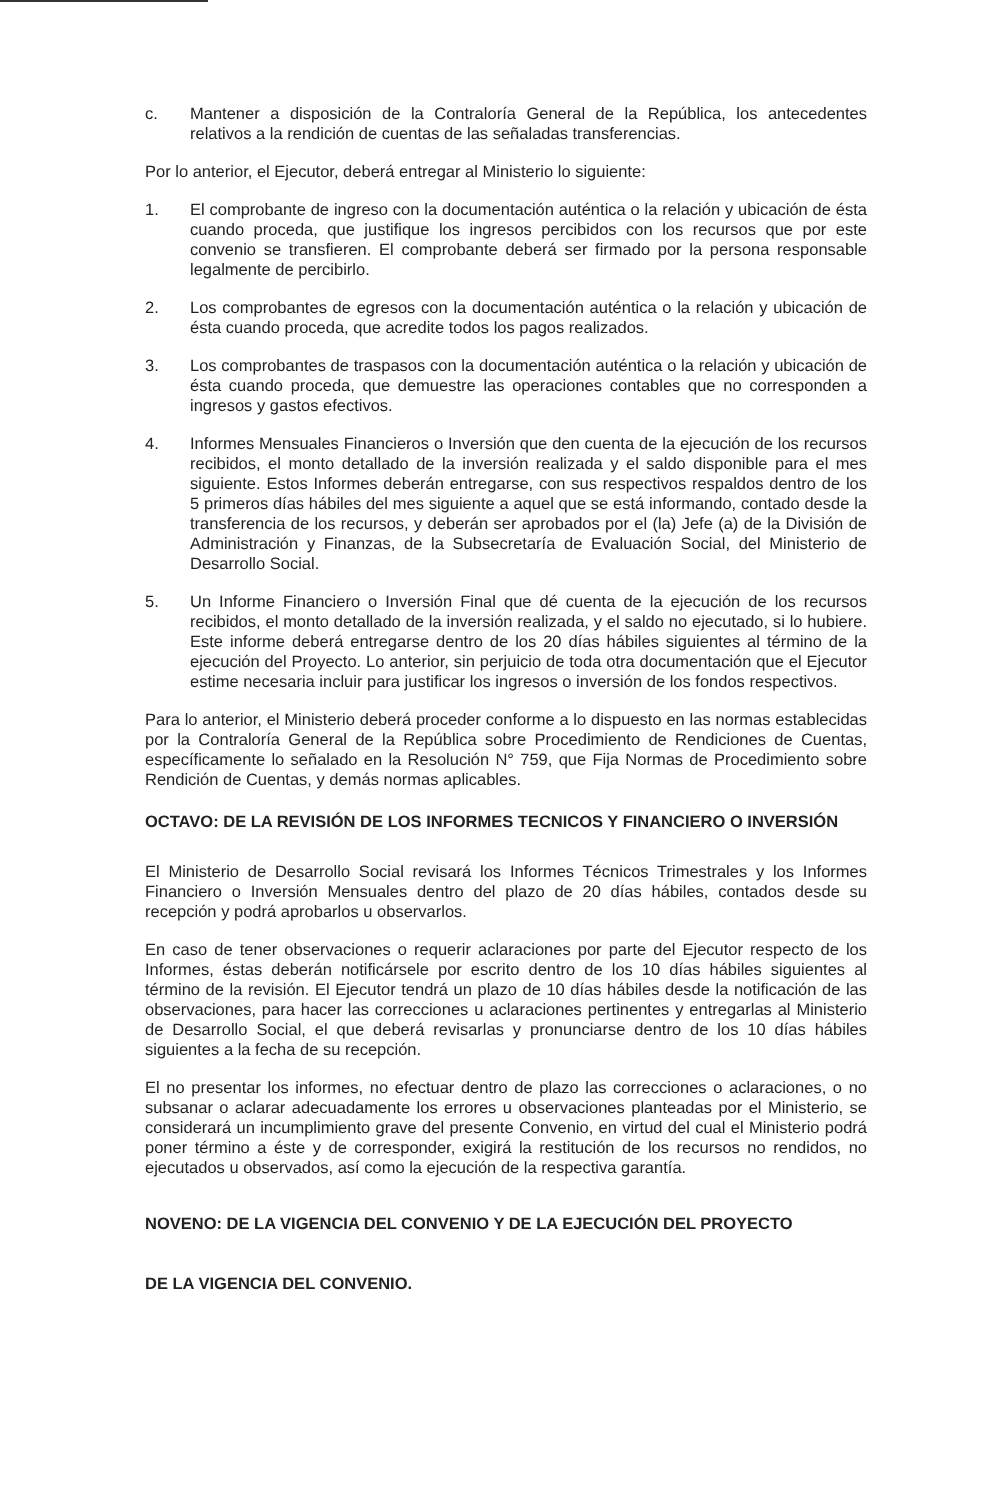c. Mantener a disposición de la Contraloría General de la República, los antecedentes relativos a la rendición de cuentas de las señaladas transferencias.
Por lo anterior, el Ejecutor, deberá entregar al Ministerio lo siguiente:
1. El comprobante de ingreso con la documentación auténtica o la relación y ubicación de ésta cuando proceda, que justifique los ingresos percibidos con los recursos que por este convenio se transfieren. El comprobante deberá ser firmado por la persona responsable legalmente de percibirlo.
2. Los comprobantes de egresos con la documentación auténtica o la relación y ubicación de ésta cuando proceda, que acredite todos los pagos realizados.
3. Los comprobantes de traspasos con la documentación auténtica o la relación y ubicación de ésta cuando proceda, que demuestre las operaciones contables que no corresponden a ingresos y gastos efectivos.
4. Informes Mensuales Financieros o Inversión que den cuenta de la ejecución de los recursos recibidos, el monto detallado de la inversión realizada y el saldo disponible para el mes siguiente. Estos Informes deberán entregarse, con sus respectivos respaldos dentro de los 5 primeros días hábiles del mes siguiente a aquel que se está informando, contado desde la transferencia de los recursos, y deberán ser aprobados por el (la) Jefe (a) de la División de Administración y Finanzas, de la Subsecretaría de Evaluación Social, del Ministerio de Desarrollo Social.
5. Un Informe Financiero o Inversión Final que dé cuenta de la ejecución de los recursos recibidos, el monto detallado de la inversión realizada, y el saldo no ejecutado, si lo hubiere. Este informe deberá entregarse dentro de los 20 días hábiles siguientes al término de la ejecución del Proyecto. Lo anterior, sin perjuicio de toda otra documentación que el Ejecutor estime necesaria incluir para justificar los ingresos o inversión de los fondos respectivos.
Para lo anterior, el Ministerio deberá proceder conforme a lo dispuesto en las normas establecidas por la Contraloría General de la República sobre Procedimiento de Rendiciones de Cuentas, específicamente lo señalado en la Resolución N° 759, que Fija Normas de Procedimiento sobre Rendición de Cuentas, y demás normas aplicables.
OCTAVO: DE LA REVISIÓN DE LOS INFORMES TECNICOS Y FINANCIERO O INVERSIÓN
El Ministerio de Desarrollo Social revisará los Informes Técnicos Trimestrales y los Informes Financiero o Inversión Mensuales dentro del plazo de 20 días hábiles, contados desde su recepción y podrá aprobarlos u observarlos.
En caso de tener observaciones o requerir aclaraciones por parte del Ejecutor respecto de los Informes, éstas deberán notificársele por escrito dentro de los 10 días hábiles siguientes al término de la revisión. El Ejecutor tendrá un plazo de 10 días hábiles desde la notificación de las observaciones, para hacer las correcciones u aclaraciones pertinentes y entregarlas al Ministerio de Desarrollo Social, el que deberá revisarlas y pronunciarse dentro de los 10 días hábiles siguientes a la fecha de su recepción.
El no presentar los informes, no efectuar dentro de plazo las correcciones o aclaraciones, o no subsanar o aclarar adecuadamente los errores u observaciones planteadas por el Ministerio, se considerará un incumplimiento grave del presente Convenio, en virtud del cual el Ministerio podrá poner término a éste y de corresponder, exigirá la restitución de los recursos no rendidos, no ejecutados u observados, así como la ejecución de la respectiva garantía.
NOVENO: DE LA VIGENCIA DEL CONVENIO Y DE LA EJECUCIÓN DEL PROYECTO
DE LA VIGENCIA DEL CONVENIO.